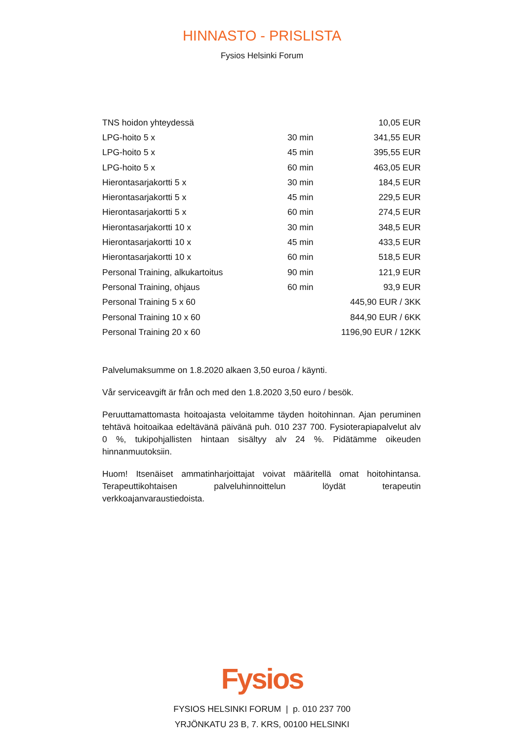HINNASTO - PRISLISTA
Fysios Helsinki Forum
| TNS hoidon yhteydessä | | 10,05 EUR |
| LPG-hoito 5 x | 30 min | 341,55 EUR |
| LPG-hoito 5 x | 45 min | 395,55 EUR |
| LPG-hoito 5 x | 60 min | 463,05 EUR |
| Hierontasarjakortti 5 x | 30 min | 184,5 EUR |
| Hierontasarjakortti 5 x | 45 min | 229,5 EUR |
| Hierontasarjakortti 5 x | 60 min | 274,5 EUR |
| Hierontasarjakortti 10 x | 30 min | 348,5 EUR |
| Hierontasarjakortti 10 x | 45 min | 433,5 EUR |
| Hierontasarjakortti 10 x | 60 min | 518,5 EUR |
| Personal Training, alkukartoitus | 90 min | 121,9 EUR |
| Personal Training, ohjaus | 60 min | 93,9 EUR |
| Personal Training 5 x 60 | 445,90 EUR / 3KK | |
| Personal Training 10 x 60 | 844,90 EUR / 6KK | |
| Personal Training 20 x 60 | 1196,90 EUR / 12KK | |
Palvelumaksumme on 1.8.2020 alkaen 3,50 euroa / käynti.
Vår serviceavgift är från och med den 1.8.2020 3,50 euro / besök.
Peruuttamattomasta hoitoajasta veloitamme täyden hoitohinnan. Ajan peruminen tehtävä hoitoaikaa edeltävänä päivänä puh. 010 237 700. Fysioterapiapalvelut alv 0 %, tukipohjallisten hintaan sisältyy alv 24 %. Pidätämme oikeuden hinnanmuutoksiin.
Huom! Itsenäiset ammatinharjoittajat voivat määritellä omat hoitohintansa. Terapeuttikohtaisen palveluhinnoittelun löydät terapeutin verkkoajanvaraustiedoista.
Fysios
FYSIOS HELSINKI FORUM | p. 010 237 700
YRJÖNKATU 23 B, 7. KRS, 00100 HELSINKI